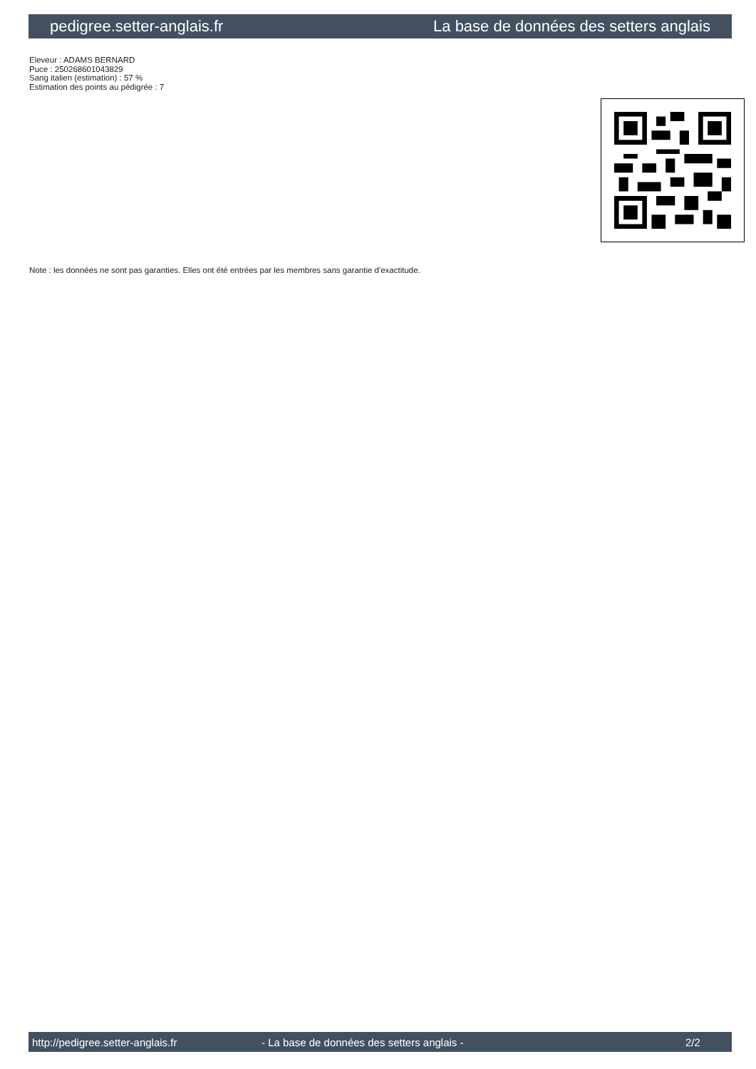pedigree.setter-anglais.fr La base de données des setters anglais
Eleveur : ADAMS BERNARD
Puce : 250268601043829
Sang italien (estimation) : 57 %
Estimation des points au pédigrée : 7
Note : les données ne sont pas garanties. Elles ont été entrées par les membres sans garantie d'exactitude.
http://pedigree.setter-anglais.fr - La base de données des setters anglais - 2/2